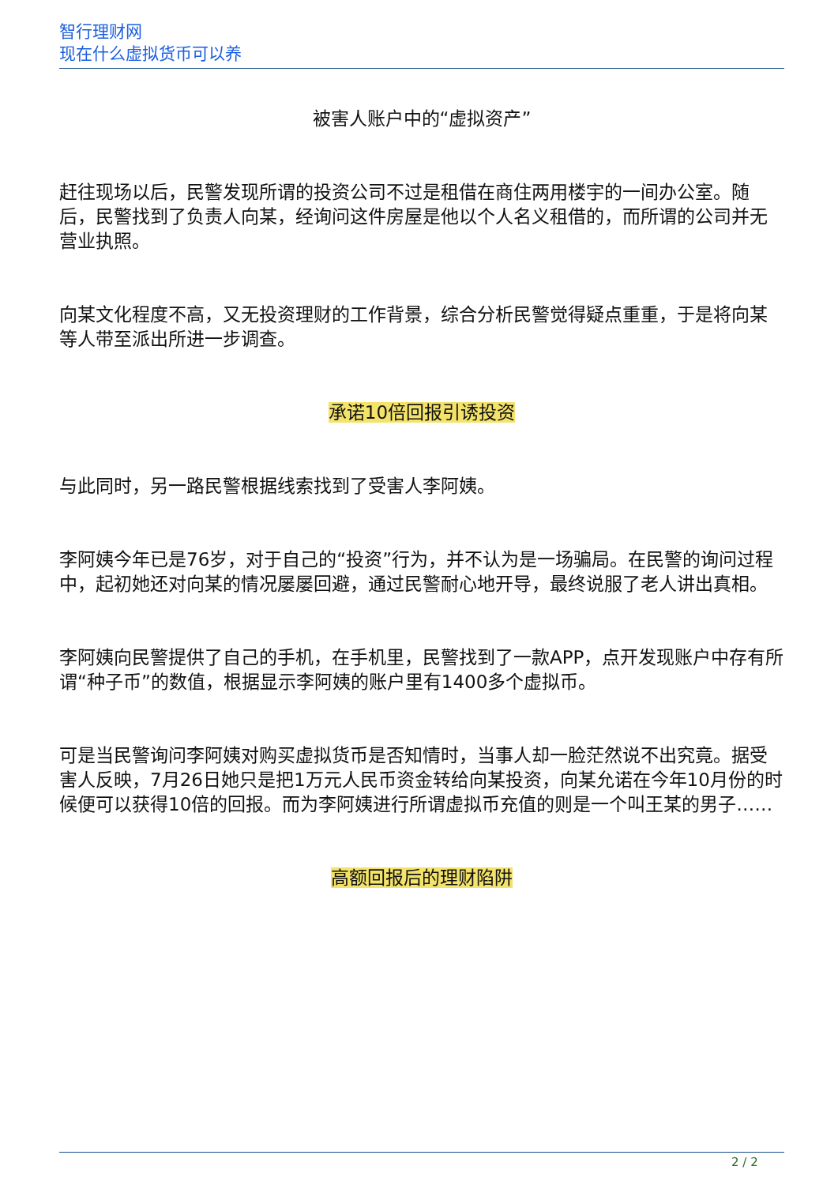智行理财网
现在什么虚拟货币可以养
被害人账户中的“虚拟资产”
赶往现场以后，民警发现所谓的投资公司不过是租借在商住两用楼宇的一间办公室。随后，民警找到了负责人向某，经询问这件房屋是他以个人名义租借的，而所谓的公司并无营业执照。
向某文化程度不高，又无投资理财的工作背景，综合分析民警觉得疑点重重，于是将向某等人带至派出所进一步调查。
承诺10倍回报引诱投资
与此同时，另一路民警根据线索找到了受害人李阿姨。
李阿姨今年已是76岁，对于自己的“投资”行为，并不认为是一场骗局。在民警的询问过程中，起初她还对向某的情况屡屡回避，通过民警耐心地开导，最终说服了老人讲出真相。
李阿姨向民警提供了自己的手机，在手机里，民警找到了一款APP，点开发现账户中存有所谓“种子币”的数值，根据显示李阿姨的账户里有1400多个虚拟币。
可是当民警询问李阿姨对购买虚拟货币是否知情时，当事人却一脸茫然说不出究竟。据受害人反映，7月26日她只是把1万元人民币资金转给向某投资，向某允诺在今年10月份的时候便可以获得10倍的回报。而为李阿姨进行所谓虚拟币充值的则是一个叫王某的男子……
高额回报后的理财陷阱
2 / 2